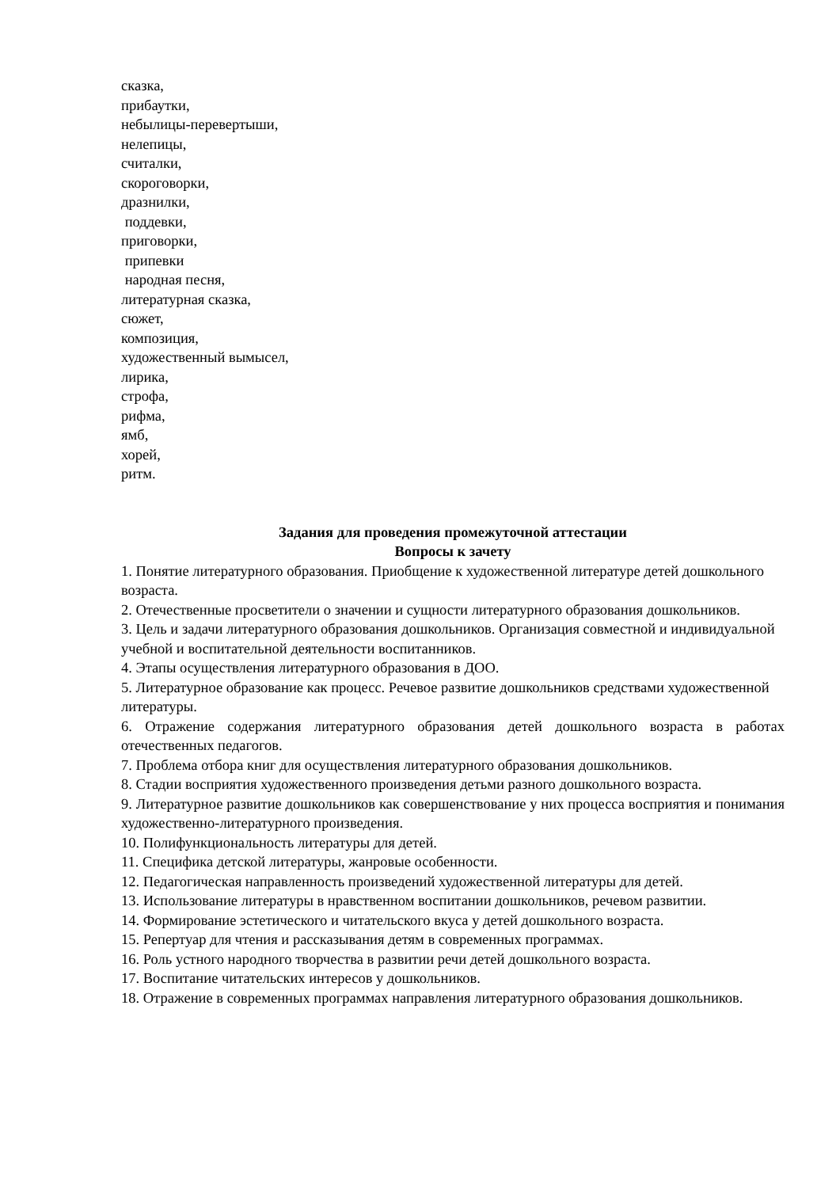сказка,
прибаутки,
небылицы-перевертыши,
нелепицы,
считалки,
скороговорки,
дразнилки,
поддевки,
приговорки,
припевки
народная песня,
литературная сказка,
сюжет,
композиция,
художественный вымысел,
лирика,
строфа,
рифма,
ямб,
хорей,
ритм.
Задания для проведения промежуточной аттестации
Вопросы к зачету
1. Понятие литературного образования. Приобщение к художественной литературе детей дошкольного возраста.
2. Отечественные просветители о значении и сущности литературного образования дошкольников.
3. Цель и задачи литературного образования дошкольников. Организация совместной и индивидуальной учебной и воспитательной деятельности воспитанников.
4. Этапы осуществления литературного образования в ДОО.
5. Литературное образование как процесс. Речевое развитие дошкольников средствами художественной литературы.
6. Отражение содержания литературного образования детей дошкольного возраста в работах отечественных педагогов.
7. Проблема отбора книг для осуществления литературного образования дошкольников.
8. Стадии восприятия художественного произведения детьми разного дошкольного возраста.
9. Литературное развитие дошкольников как совершенствование у них процесса восприятия и понимания художественно-литературного произведения.
10. Полифункциональность литературы для детей.
11. Специфика детской литературы, жанровые особенности.
12. Педагогическая направленность произведений художественной литературы для детей.
13. Использование литературы в нравственном воспитании дошкольников, речевом развитии.
14. Формирование эстетического и читательского вкуса у детей дошкольного возраста.
15. Репертуар для чтения и рассказывания детям в современных программах.
16. Роль устного народного творчества в развитии речи детей дошкольного возраста.
17. Воспитание читательских интересов у дошкольников.
18. Отражение в современных программах направления литературного образования дошкольников.